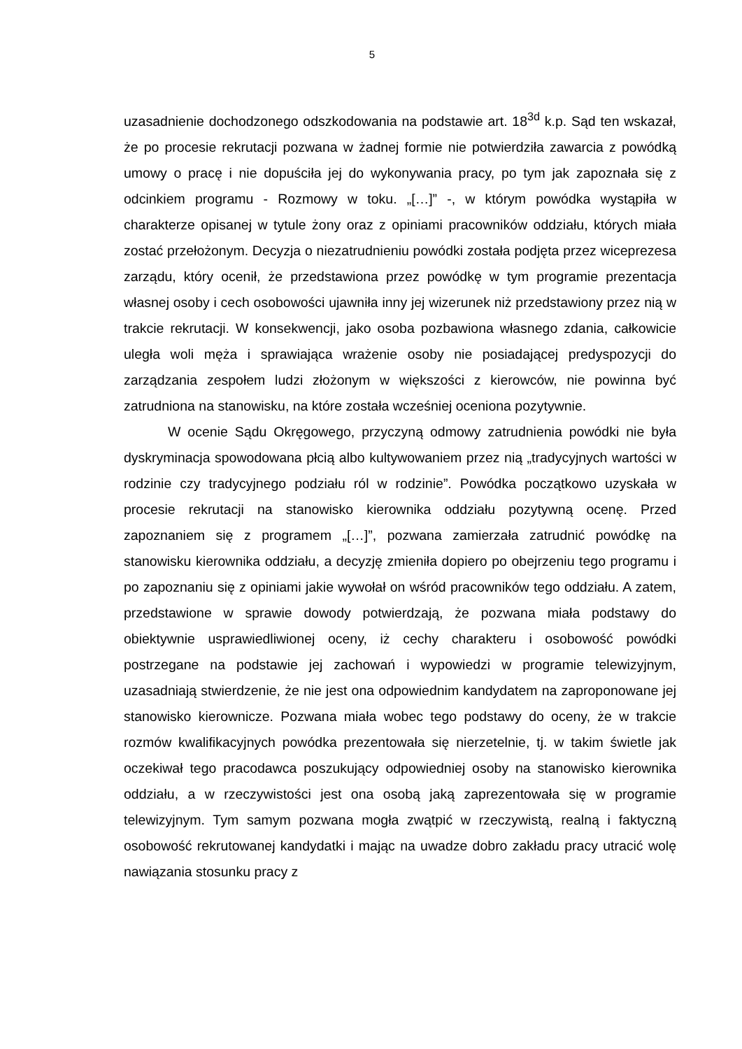5
uzasadnienie dochodzonego odszkodowania na podstawie art. 18<sup>3d</sup> k.p. Sąd ten wskazał, że po procesie rekrutacji pozwana w żadnej formie nie potwierdziła zawarcia z powódką umowy o pracę i nie dopuściła jej do wykonywania pracy, po tym jak zapoznała się z odcinkiem programu - Rozmowy w toku. „[…]” -, w którym powódka wystąpiła w charakterze opisanej w tytule żony oraz z opiniami pracowników oddziału, których miała zostać przełożonym. Decyzja o niezatrudnieniu powódki została podjęta przez wiceprezesa zarządu, który ocenił, że przedstawiona przez powódkę w tym programie prezentacja własnej osoby i cech osobowości ujawniła inny jej wizerunek niż przedstawiony przez nią w trakcie rekrutacji. W konsekwencji, jako osoba pozbawiona własnego zdania, całkowicie uległa woli męża i sprawiająca wrażenie osoby nie posiadającej predyspozycji do zarządzania zespołem ludzi złożonym w większości z kierowców, nie powinna być zatrudniona na stanowisku, na które została wcześniej oceniona pozytywnie.
W ocenie Sądu Okręgowego, przyczyną odmowy zatrudnienia powódki nie była dyskryminacja spowodowana płcią albo kultywowaniem przez nią „tradycyjnych wartości w rodzinie czy tradycyjnego podziału ról w rodzinie”. Powódka początkowo uzyskała w procesie rekrutacji na stanowisko kierownika oddziału pozytywną ocenę. Przed zapoznaniem się z programem „[…]”, pozwana zamierzała zatrudnić powódkę na stanowisku kierownika oddziału, a decyzję zmieniła dopiero po obejrzeniu tego programu i po zapoznaniu się z opiniami jakie wywołał on wśród pracowników tego oddziału. A zatem, przedstawione w sprawie dowody potwierdzają, że pozwana miała podstawy do obiektywnie usprawiedliwionej oceny, iż cechy charakteru i osobowość powódki postrzegane na podstawie jej zachowań i wypowiedzi w programie telewizyjnym, uzasadniają stwierdzenie, że nie jest ona odpowiednim kandydatem na zaproponowane jej stanowisko kierownicze. Pozwana miała wobec tego podstawy do oceny, że w trakcie rozmów kwalifikacyjnych powódka prezentowała się nierzetelnie, tj. w takim świetle jak oczekiwał tego pracodawca poszukujący odpowiedniej osoby na stanowisko kierownika oddziału, a w rzeczywistości jest ona osobą jaką zaprezentowała się w programie telewizyjnym. Tym samym pozwana mogła zwątpić w rzeczywistą, realną i faktyczną osobowość rekrutowanej kandydatki i mając na uwadze dobro zakładu pracy utracić wolę nawiązania stosunku pracy z